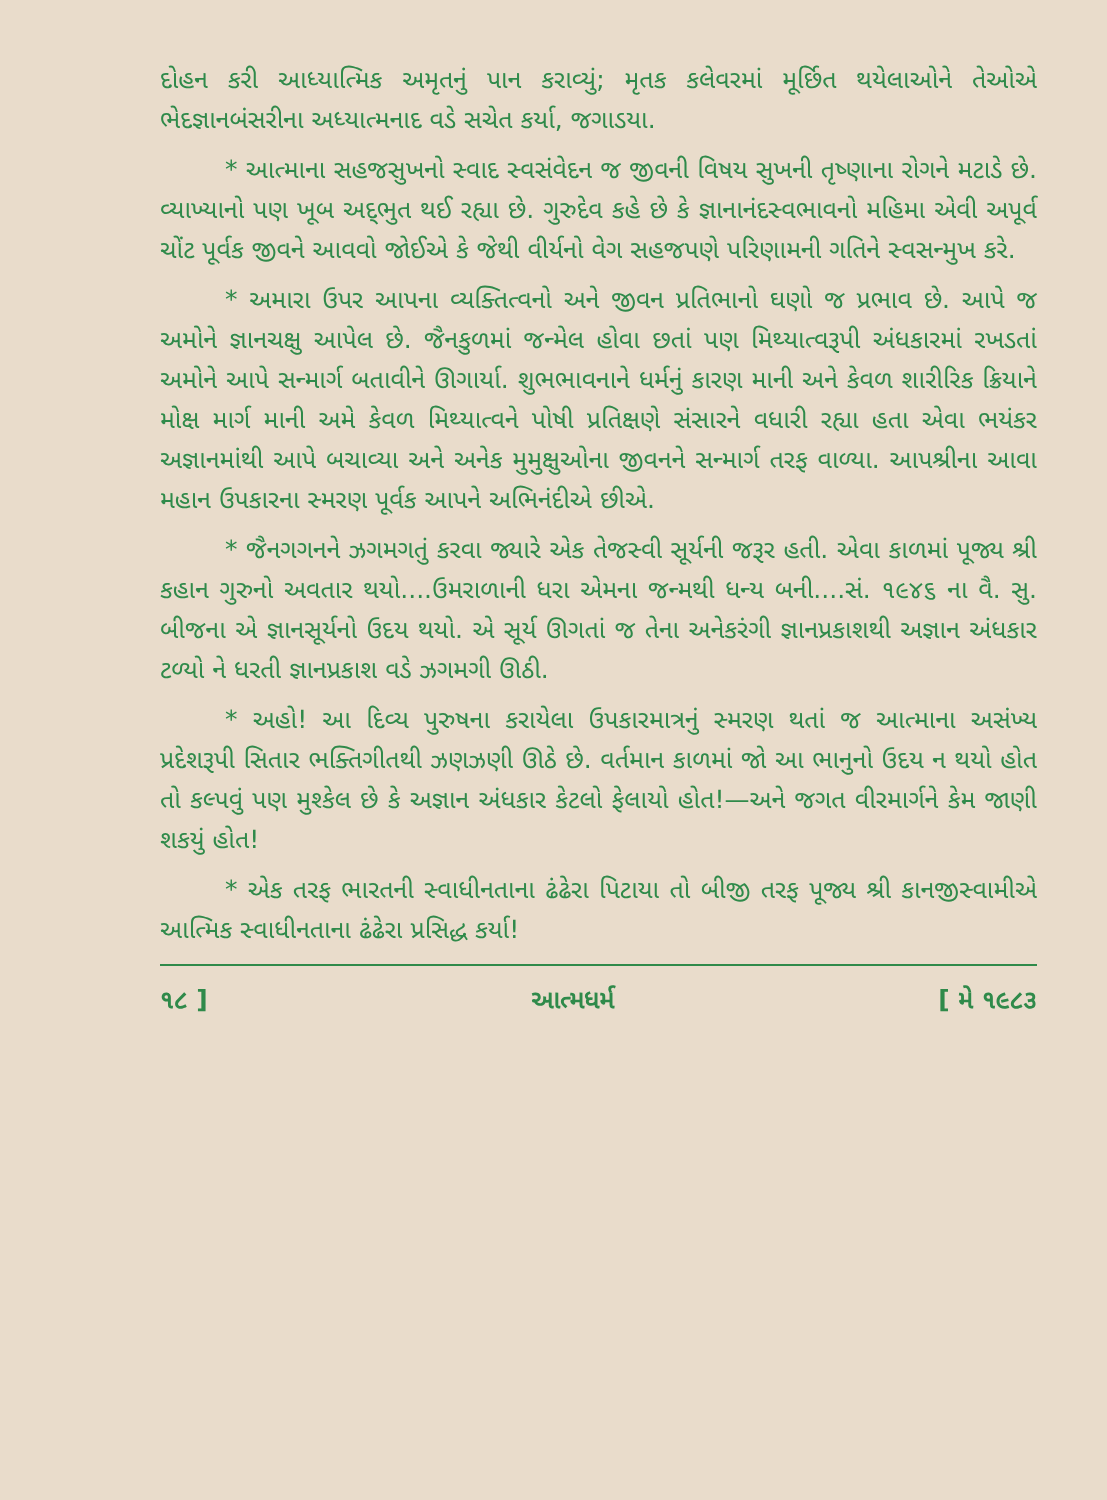દોહન કરી આધ્યાત્મિક અમૃતનું પાન કરાવ્યું; મૃતક કલેવરમાં મૂર્છિત થયેલાઓને તેઓએ ભેદજ્ઞાનબંસરીના અધ્યાત્મનાદ વડે સચેત કર્યા, જગાડયા.
* આત્માના સહજસુખનો સ્વાદ સ્વસંવેદન જ જીવની વિષય સુખની તૃષ્ણાના રોગને મટાડે છે. વ્યાખ્યાનો પણ ખૂબ અદ્‌ભુત થઈ રહ્યા છે. ગુરુદેવ કહે છે કે જ્ઞાનાનંદસ્વભાવનો મહિમા એવી અપૂર્વ ચોંટ પૂર્વક જીવને આવવો જોઈએ કે જેથી વીર્યનો વેગ સહજપણે પરિણામની ગતિને સ્વસન્મુખ કરે.
* અમારા ઉપર આપના વ્યક્તિત્વનો અને જીવન પ્રતિભાનો ઘણો જ પ્રભાવ છે. આપે જ અમોને જ્ઞાનચક્ષુ આપેલ છે. જૈનકુળમાં જન્મેલ હોવા છતાં પણ મિથ્યાત્વરૂપી અંધકારમાં રખડતાં અમોને આપે સન્માર્ગ બતાવીને ઊગાર્યા. શુભભાવનાને ધર્મનું કારણ માની અને કેવળ શારીરિક ક્રિયાને મોક્ષ માર્ગ માની અમે કેવળ મિથ્યાત્વને પોષી પ્રતિક્ષણે સંસારને વધારી રહ્યા હતા એવા ભયંકર અજ્ઞાનમાંથી આપે બચાવ્યા અને અનેક મુમુક્ષુઓના જીવનને સન્માર્ગ તરફ વાળ્યા. આપશ્રીના આવા મહાન ઉપકારના સ્મરણ પૂર્વક આપને અભિનંદીએ છીએ.
* જૈનગગનને ઝગમગતું કરવા જ્યારે એક તેજસ્વી સૂર્યની જરૂર હતી. એવા કાળમાં પૂજ્ય શ્રી કહાન ગુરુનો અવતાર થયો....ઉમરાળાની ધરા એમના જન્મથી ધન્ય બની....સં. ૧૯૪૬ ના વૈ. સુ. બીજના એ જ્ઞાનસૂર્યનો ઉદય થયો. એ સૂર્ય ઊગતાં જ તેના અનેકરંગી જ્ઞાનપ્રકાશથી અજ્ઞાન અંધકાર ટળ્યો ને ધરતી જ્ઞાનપ્રકાશ વડે ઝગમગી ઊઠી.
* અહો! આ દિવ્ય પુરુષના કરાયેલા ઉપકારમાત્રનું સ્મરણ થતાં જ આત્માના અસંખ્ય પ્રદેશરૂપી સિતાર ભક્તિગીતથી ઝણઝણી ઊઠે છે. વર્તમાન કાળમાં જો આ ભાનુનો ઉદય ન થયો હોત તો કલ્પવું પણ મુશ્કેલ છે કે અજ્ઞાન અંધકાર કેટલો ફેલાયો હોત!—અને જગત વીરમાર્ગને કેમ જાણી શકયું હોત!
* એક તરફ ભારતની સ્વાધીનતાના ઢંઢેરા પિટાયા તો બીજી તરફ પૂજ્ય શ્રી કાનજીસ્વામીએ આત્મિક સ્વાધીનતાના ઢંઢેરા પ્રસિદ્ધ કર્યા!
૧૮ ] આત્મધર્મ [ મે ૧૯૮૩